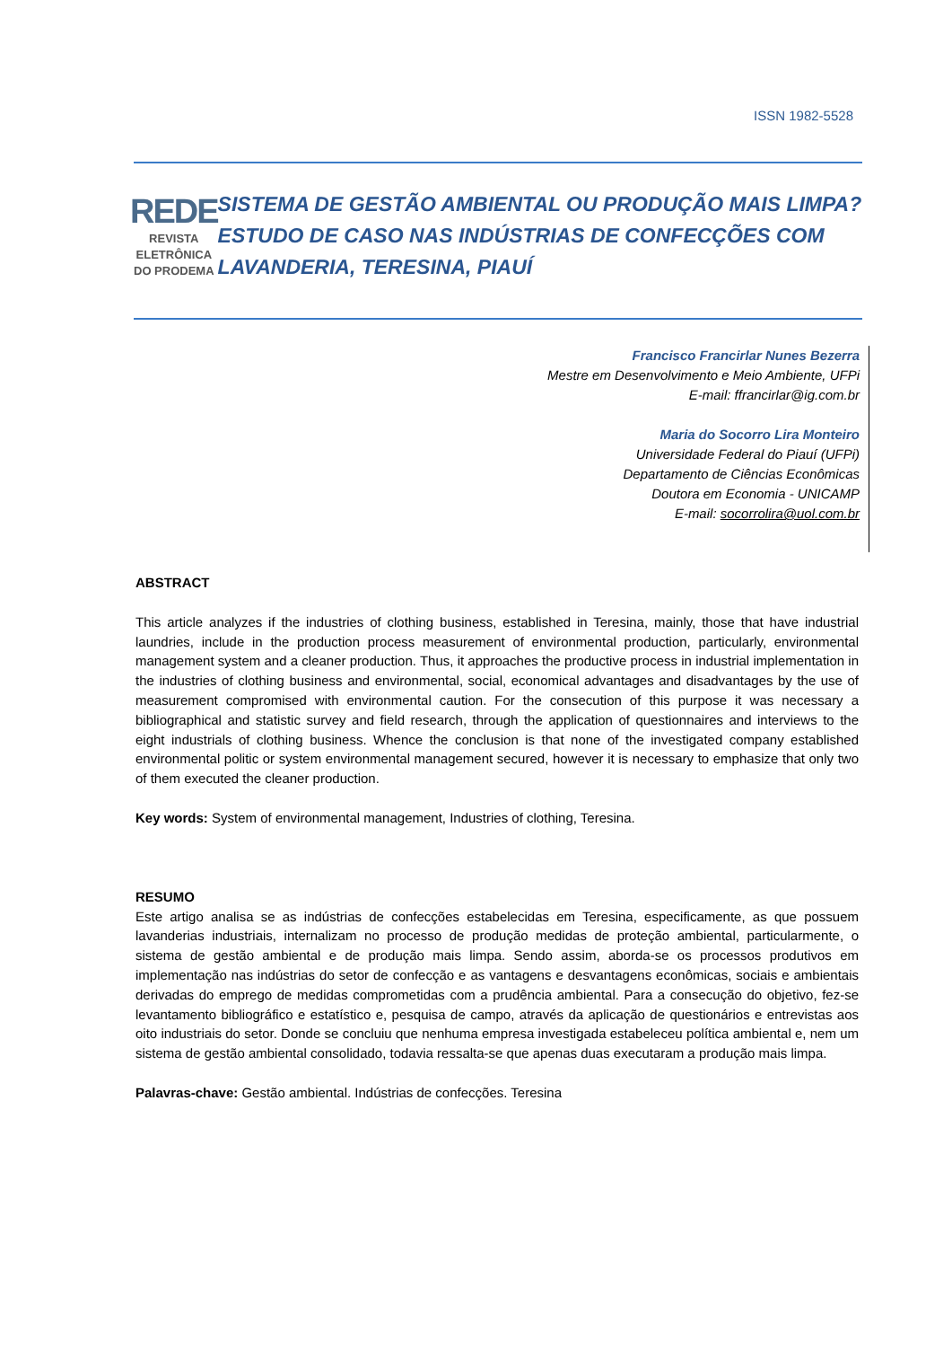ISSN 1982-5528
REDE
REVISTA ELETRÔNICA
DO PRODEMA
SISTEMA DE GESTÃO AMBIENTAL OU PRODUÇÃO MAIS LIMPA? ESTUDO DE CASO NAS INDÚSTRIAS DE CONFECÇÕES COM LAVANDERIA, TERESINA, PIAUÍ
Francisco Francirlar Nunes Bezerra
Mestre em Desenvolvimento e Meio Ambiente, UFPi
E-mail: ffrancirlar@ig.com.br
Maria do Socorro Lira Monteiro
Universidade Federal do Piauí (UFPi)
Departamento de Ciências Econômicas
Doutora em Economia - UNICAMP
E-mail: socorrolira@uol.com.br
ABSTRACT
This article analyzes if the industries of clothing business, established in Teresina, mainly, those that have industrial laundries, include in the production process measurement of environmental production, particularly, environmental management system and a cleaner production. Thus, it approaches the productive process in industrial implementation in the industries of clothing business and environmental, social, economical advantages and disadvantages by the use of measurement compromised with environmental caution. For the consecution of this purpose it was necessary a bibliographical and statistic survey and field research, through the application of questionnaires and interviews to the eight industrials of clothing business. Whence the conclusion is that none of the investigated company established environmental politic or system environmental management secured, however it is necessary to emphasize that only two of them executed the cleaner production.
Key words: System of environmental management, Industries of clothing, Teresina.
RESUMO
Este artigo analisa se as indústrias de confecções estabelecidas em Teresina, especificamente, as que possuem lavanderias industriais, internalizam no processo de produção medidas de proteção ambiental, particularmente, o sistema de gestão ambiental e de produção mais limpa. Sendo assim, aborda-se os processos produtivos em implementação nas indústrias do setor de confecção e as vantagens e desvantagens econômicas, sociais e ambientais derivadas do emprego de medidas comprometidas com a prudência ambiental. Para a consecução do objetivo, fez-se levantamento bibliográfico e estatístico e, pesquisa de campo, através da aplicação de questionários e entrevistas aos oito industriais do setor. Donde se concluiu que nenhuma empresa investigada estabeleceu política ambiental e, nem um sistema de gestão ambiental consolidado, todavia ressalta-se que apenas duas executaram a produção mais limpa.
Palavras-chave: Gestão ambiental. Indústrias de confecções. Teresina